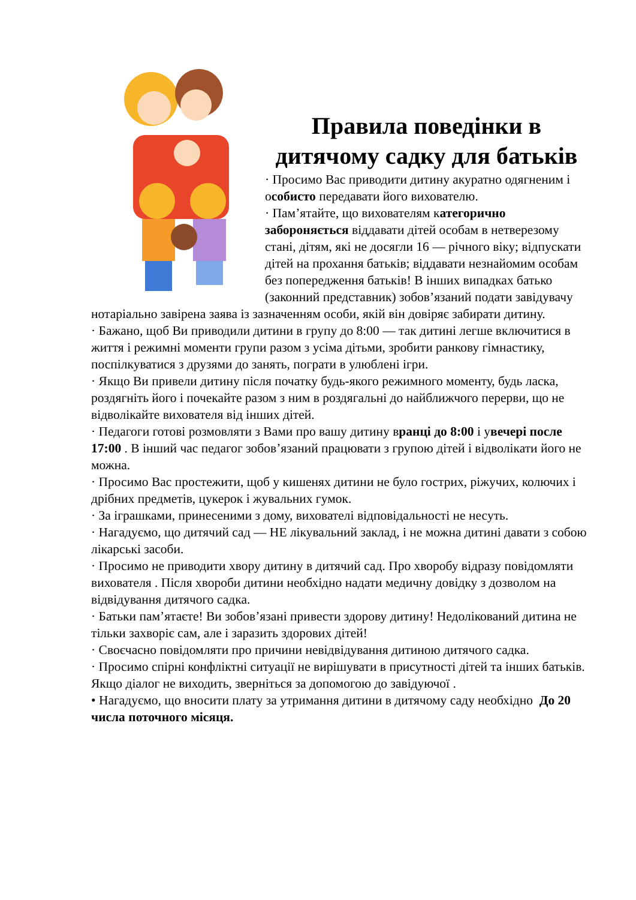Правила поведінки в дитячому садку для батьків
· Просимо Вас приводити дитину акуратно одягненим і особисто передавати його вихователю.
· Пам’ятайте, що вихователям категорично забороняється віддавати дітей особам в нетверезому стані, дітям, які не досягли 16 — річного віку; відпускати дітей на прохання батьків; віддавати незнайомим особам без попередження батьків! В інших випадках батько (законний представник) зобов’язаний подати завідувачу нотаріально завірена заява із зазначенням особи, якій він довіряє забирати дитину.
· Бажано, щоб Ви приводили дитини в групу до 8:00 — так дитині легше включитися в життя і режимні моменти групи разом з усіма дітьми, зробити ранкову гімнастику, поспілкуватися з друзями до занять, пограти в улюблені ігри.
· Якщо Ви привели дитину після початку будь-якого режимного моменту, будь ласка, роздягніть його і почекайте разом з ним в роздягальні до найближчого перерви, що не відволікайте вихователя від інших дітей.
· Педагоги готові розмовляти з Вами про вашу дитину вранці до 8:00 і увечері после 17:00 . В інший час педагог зобов’язаний працювати з групою дітей і відволікати його не можна.
· Просимо Вас простежити, щоб у кишенях дитини не було гострих, ріжучих, колючих і дрібних предметів, цукерок і жувальних гумок.
· За іграшками, принесеними з дому, вихователі відповідальності не несуть.
· Нагадуємо, що дитячий сад — НЕ лікувальний заклад, і не можна дитині давати з собою лікарські засоби.
· Просимо не приводити хвору дитину в дитячий сад. Про хворобу відразу повідомляти вихователя . Після хвороби дитини необхідно надати медичну довідку з дозволом на відвідування дитячого садка.
· Батьки пам’ятаєте! Ви зобов’язані привести здорову дитину! Недолікований дитина не тільки захворіє сам, але і заразить здорових дітей!
· Своєчасно повідомляти про причини невідвідування дитиною дитячого садка.
· Просимо спірні конфліктні ситуації не вирішувати в присутності дітей та інших батьків. Якщо діалог не виходить, зверніться за допомогою до завідуючої .
• Нагадуємо, що вносити плату за утримання дитини в дитячому саду необхідно До 20 числа поточного місяця.